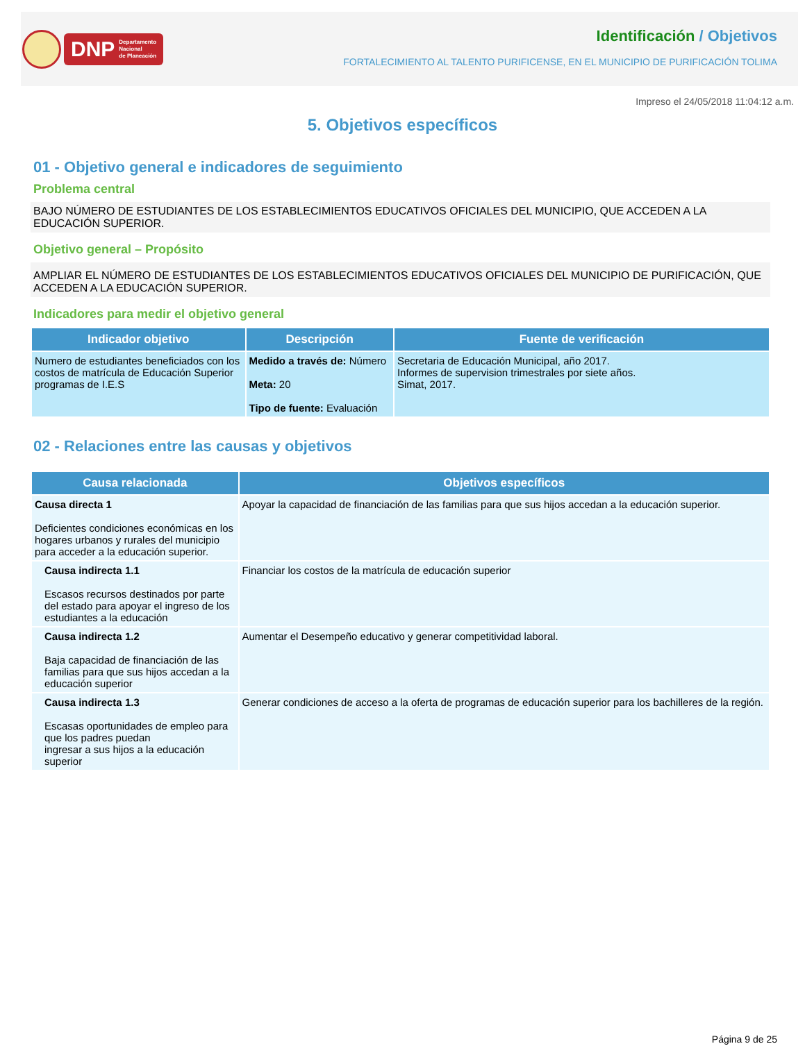DNP Departamento
Nacional
de Planeación
Identificación / Objetivos
FORTALECIMIENTO AL TALENTO PURIFICENSE, EN EL MUNICIPIO DE PURIFICACIÓN TOLIMA
Impreso el 24/05/2018 11:04:12 a.m.
5. Objetivos específicos
01 - Objetivo general e indicadores de seguimiento
Problema central
BAJO NÚMERO DE ESTUDIANTES DE LOS ESTABLECIMIENTOS EDUCATIVOS OFICIALES DEL MUNICIPIO, QUE ACCEDEN A LA EDUCACIÓN SUPERIOR.
Objetivo general – Propósito
AMPLIAR EL NÚMERO DE ESTUDIANTES DE LOS ESTABLECIMIENTOS EDUCATIVOS OFICIALES DEL MUNICIPIO DE PURIFICACIÓN, QUE ACCEDEN A LA EDUCACIÓN SUPERIOR.
Indicadores para medir el objetivo general
| Indicador objetivo | Descripción | Fuente de verificación |
| --- | --- | --- |
| Numero de estudiantes beneficiados con los costos de matrícula de Educación Superior programas de I.E.S | Medido a través de: Número Meta: 20 Tipo de fuente: Evaluación | Secretaria de Educación Municipal, año 2017. Informes de supervision trimestrales por siete años. Simat, 2017. |
02 - Relaciones entre las causas y objetivos
| Causa relacionada | Objetivos específicos |
| --- | --- |
| Causa directa 1 Deficientes condiciones económicas en los hogares urbanos y rurales del municipio para acceder a la educación superior. | Apoyar la capacidad de financiación de las familias para que sus hijos accedan a la educación superior. |
| Causa indirecta 1.1 Escasos recursos destinados por parte del estado para apoyar el ingreso de los estudiantes a la educación | Financiar los costos de la matrícula de educación superior |
| Causa indirecta 1.2 Baja capacidad de financiación de las familias para que sus hijos accedan a la educación superior | Aumentar el Desempeño educativo y generar competitividad laboral. |
| Causa indirecta 1.3 Escasas oportunidades de empleo para que los padres puedan ingresar a sus hijos a la educación superior | Generar condiciones de acceso a la oferta de programas de educación superior para los bachilleres de la región. |
Página 9 de 25